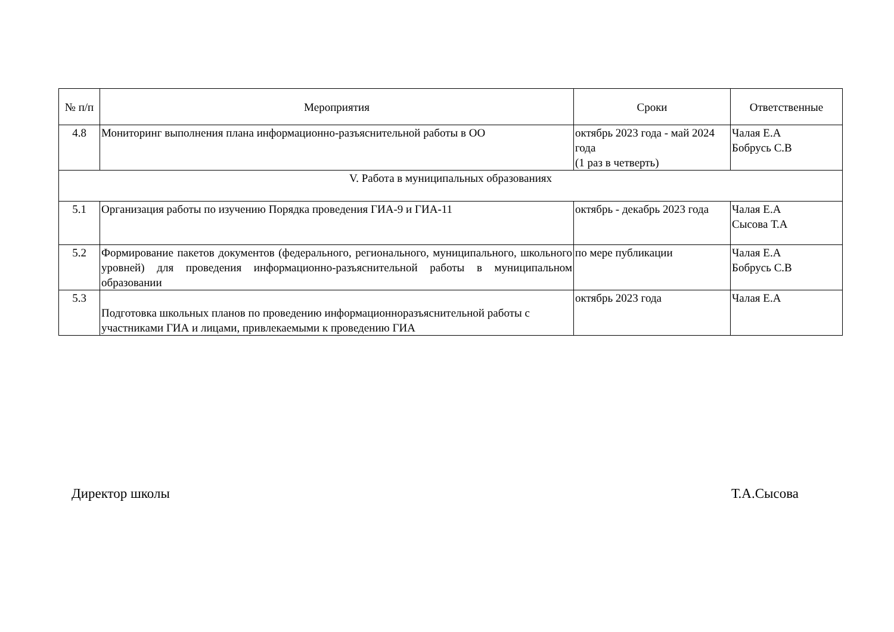| № п/п | Мероприятия | Сроки | Ответственные |
| --- | --- | --- | --- |
| 4.8 | Мониторинг выполнения плана информационно-разъяснительной работы в ОО | октябрь 2023 года - май 2024 года (1 раз в четверть) | Чалая Е.А Бобрусь С.В |
| V. Работа в муниципальных образованиях | | | |
| 5.1 | Организация работы по изучению Порядка проведения ГИА-9 и ГИА-11 | октябрь - декабрь 2023 года | Чалая Е.А Сысова Т.А |
| 5.2 | Формирование пакетов документов (федерального, регионального, муниципального, школьного уровней) для проведения информационно-разъяснительной работы в муниципальном образовании | по мере публикации | Чалая Е.А Бобрусь С.В |
| 5.3 | Подготовка школьных планов по проведению информационноразъяснительной работы с участниками ГИА и лицами, привлекаемыми к проведению ГИА | октябрь 2023 года | Чалая Е.А |
Директор школы Т.А.Сысова